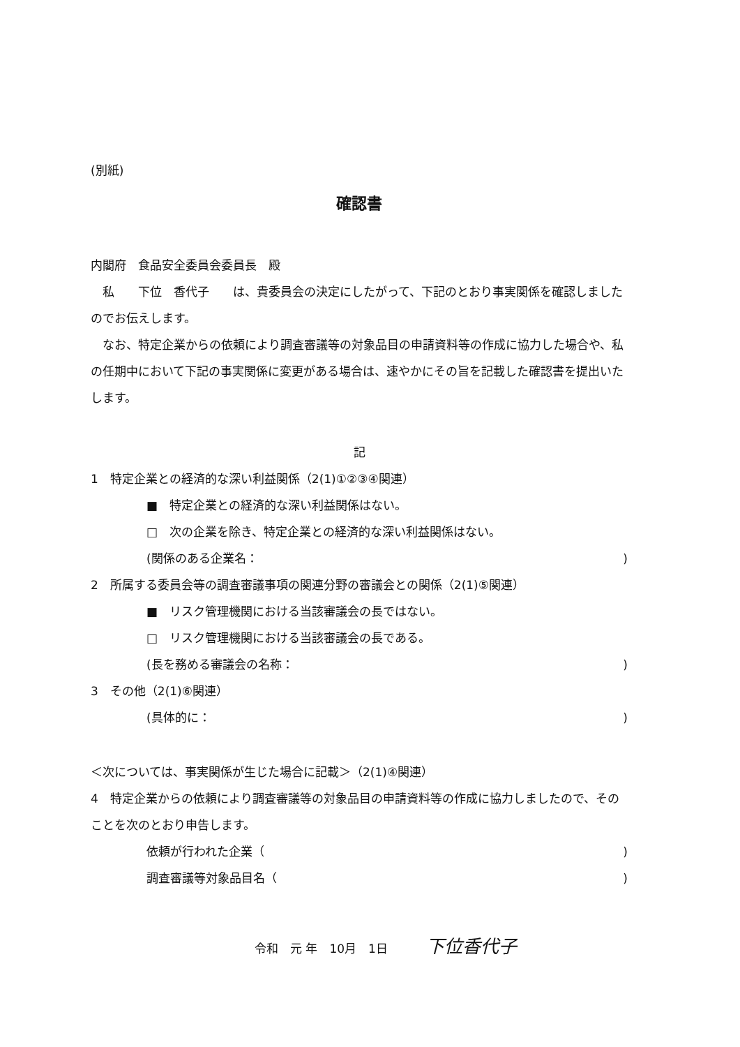(別紙)
確認書
内閣府　食品安全委員会委員長　殿
　私　　下位　香代子　　は、貴委員会の決定にしたがって、下記のとおり事実関係を確認しましたのでお伝えします。
　なお、特定企業からの依頼により調査審議等の対象品目の申請資料等の作成に協力した場合や、私の任期中において下記の事実関係に変更がある場合は、速やかにその旨を記載した確認書を提出いたします。
記
1　特定企業との経済的な深い利益関係（2(1)①②③④関連）
■　特定企業との経済的な深い利益関係はない。
□　次の企業を除き、特定企業との経済的な深い利益関係はない。
(関係のある企業名：)
2　所属する委員会等の調査審議事項の関連分野の審議会との関係（2(1)⑤関連）
■　リスク管理機関における当該審議会の長ではない。
□　リスク管理機関における当該審議会の長である。
(長を務める審議会の名称：)
3　その他（2(1)⑥関連）
(具体的に：)
＜次については、事実関係が生じた場合に記載＞（2(1)④関連）
4　特定企業からの依頼により調査審議等の対象品目の申請資料等の作成に協力しましたので、そのことを次のとおり申告します。
依頼が行われた企業（)
調査審議等対象品目名（)
令和　元 年　10月　1日 下位香代子